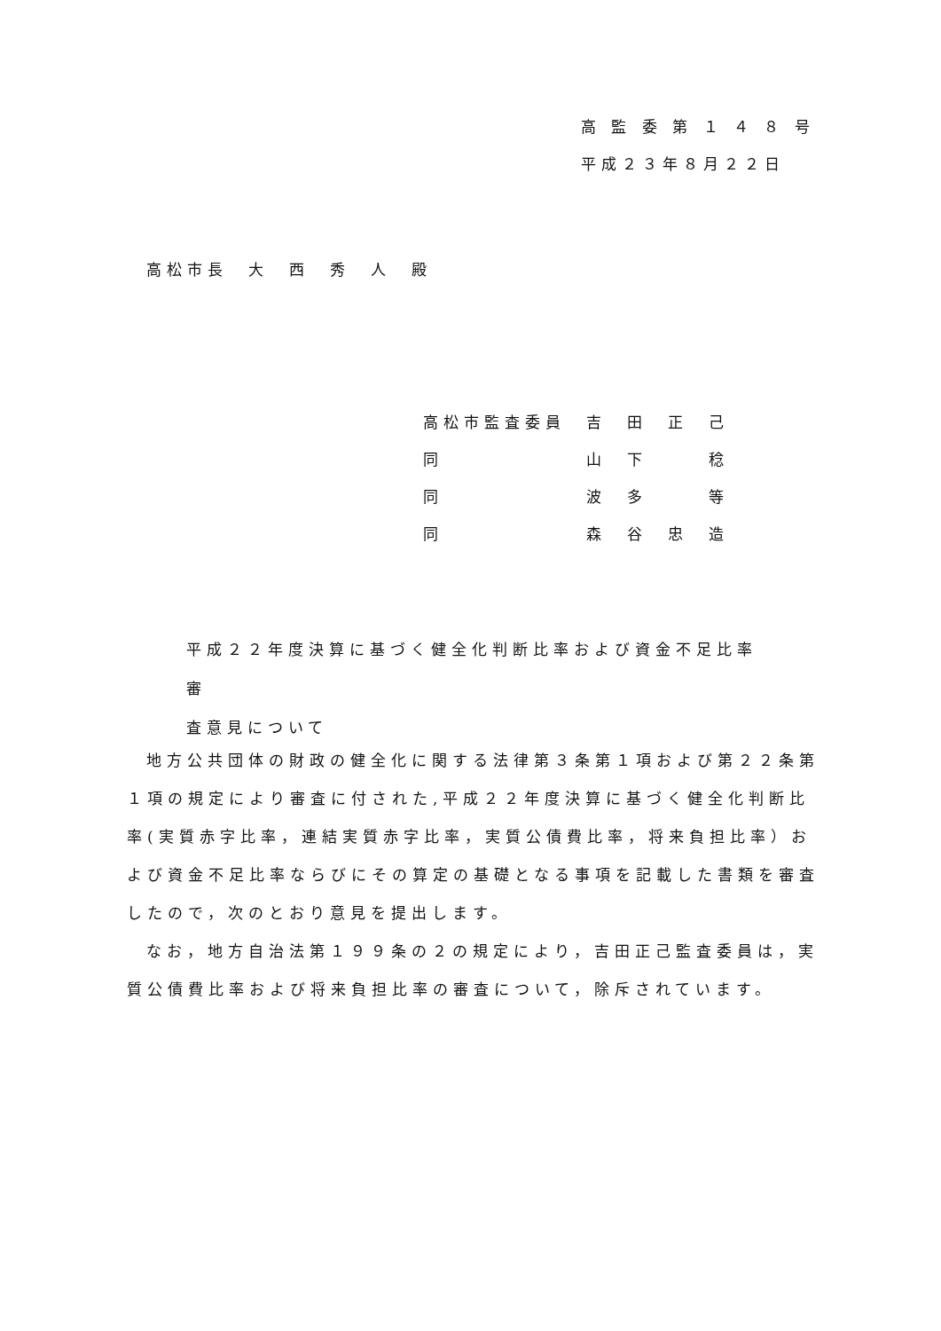高 監 委 第 １ ４ ８ 号
平成２３年８月２２日
高松市長　大　西　秀　人　殿
高松市監査委員　吉　田　正　己
同　　　　　　　山　下　　　稔
同　　　　　　　波　多　　　等
同　　　　　　　森　谷　忠　造
平成２２年度決算に基づく健全化判断比率および資金不足比率審
査意見について
地方公共団体の財政の健全化に関する法律第３条第１項および第２２条第１項の規定により審査に付された,平成２２年度決算に基づく健全化判断比率(実質赤字比率，連結実質赤字比率，実質公債費比率，将来負担比率）および資金不足比率ならびにその算定の基礎となる事項を記載した書類を審査したので，次のとおり意見を提出します。
なお，地方自治法第１９９条の２の規定により，吉田正己監査委員は，実質公債費比率および将来負担比率の審査について，除斥されています。